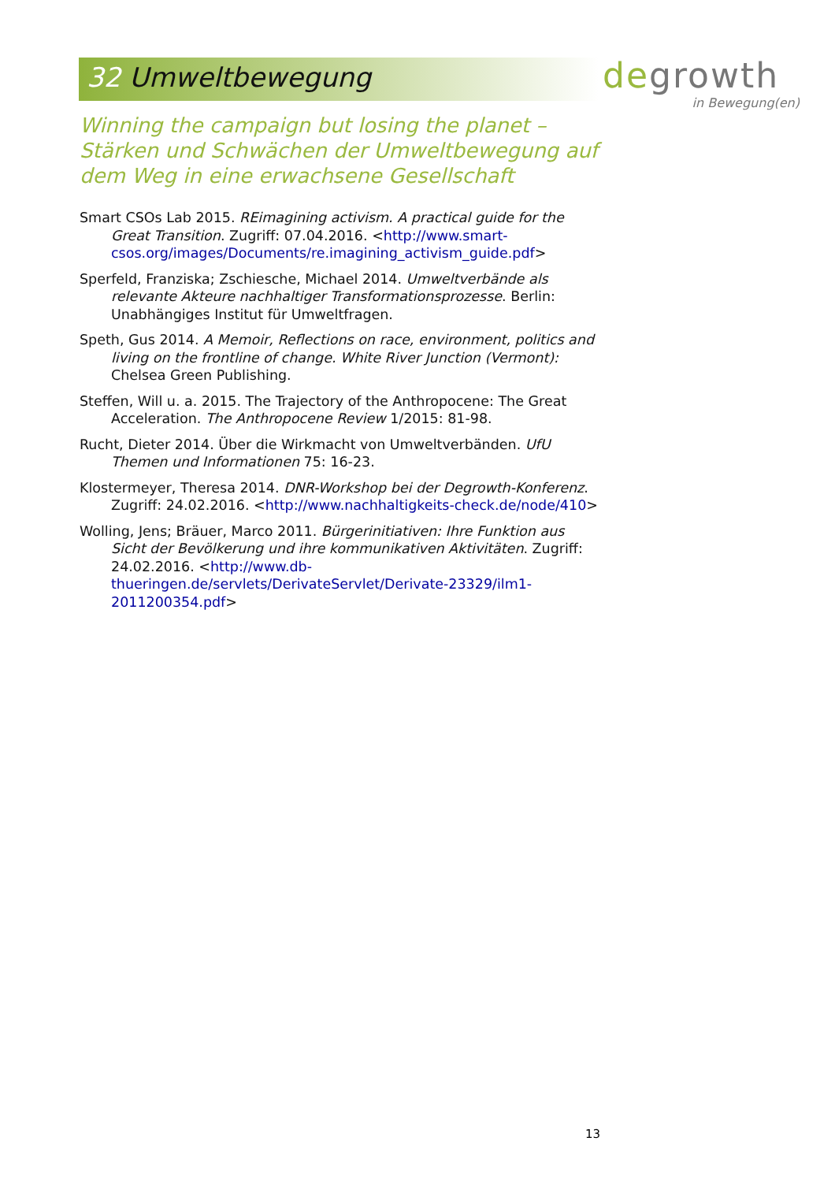32 Umweltbewegung
degrowth
in Bewegung(en)
Winning the campaign but losing the planet – Stärken und Schwächen der Umweltbewegung auf dem Weg in eine erwachsene Gesellschaft
Smart CSOs Lab 2015. REimagining activism. A practical guide for the Great Transition. Zugriff: 07.04.2016. <http://www.smart-csos.org/images/Documents/re.imagining_activism_guide.pdf>
Sperfeld, Franziska; Zschiesche, Michael 2014. Umweltverbände als relevante Akteure nachhaltiger Transformationsprozesse. Berlin: Unabhängiges Institut für Umweltfragen.
Speth, Gus 2014. A Memoir, Reflections on race, environment, politics and living on the frontline of change. White River Junction (Vermont): Chelsea Green Publishing.
Steffen, Will u. a. 2015. The Trajectory of the Anthropocene: The Great Acceleration. The Anthropocene Review 1/2015: 81-98.
Rucht, Dieter 2014. Über die Wirkmacht von Umweltverbänden. UfU Themen und Informationen 75: 16-23.
Klostermeyer, Theresa 2014. DNR-Workshop bei der Degrowth-Konferenz. Zugriff: 24.02.2016. <http://www.nachhaltigkeits-check.de/node/410>
Wolling, Jens; Bräuer, Marco 2011. Bürgerinitiativen: Ihre Funktion aus Sicht der Bevölkerung und ihre kommunikativen Aktivitäten. Zugriff: 24.02.2016. <http://www.db-thueringen.de/servlets/DerivateServlet/Derivate-23329/ilm1-2011200354.pdf>
13